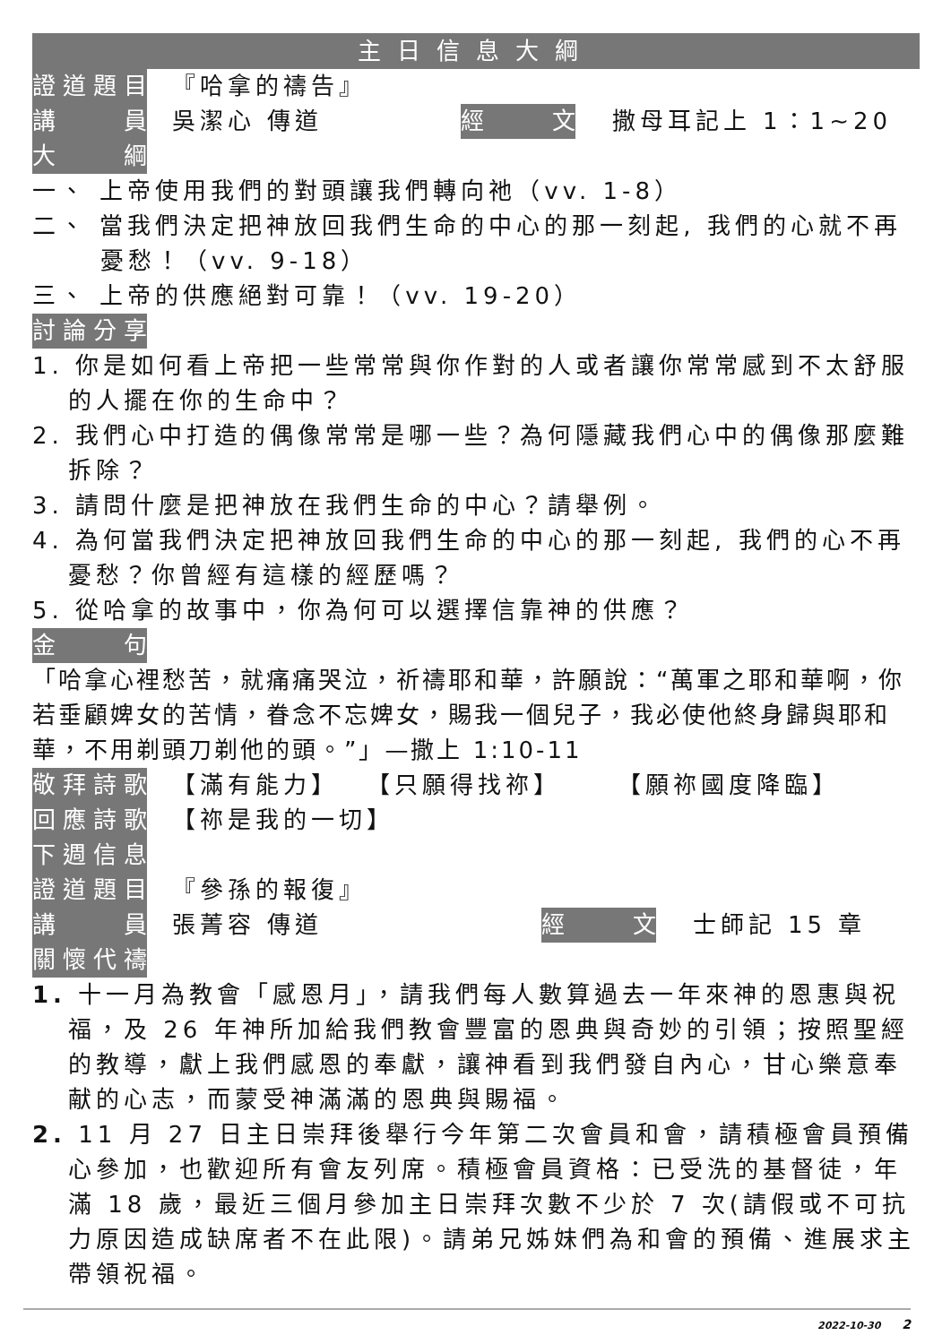主日信息大綱
證道題目 『哈拿的禱告』
講　員 吳潔心 傳道 經　文 撒母耳記上 1：1~20
大　綱
一、 上帝使用我們的對頭讓我們轉向祂（vv. 1-8）
二、 當我們決定把神放回我們生命的中心的那一刻起, 我們的心就不再憂愁！（vv. 9-18）
三、 上帝的供應絕對可靠！（vv. 19-20）
討論分享
1. 你是如何看上帝把一些常常與你作對的人或者讓你常常感到不太舒服的人擺在你的生命中？
2. 我們心中打造的偶像常常是哪一些？為何隱藏我們心中的偶像那麼難拆除？
3. 請問什麼是把神放在我們生命的中心？請舉例。
4. 為何當我們決定把神放回我們生命的中心的那一刻起, 我們的心不再憂愁？你曾經有這樣的經歷嗎？
5. 從哈拿的故事中，你為何可以選擇信靠神的供應？
金　句
「哈拿心裡愁苦，就痛痛哭泣，祈禱耶和華，許願說：“萬軍之耶和華啊，你若垂顧婢女的苦情，眷念不忘婢女，賜我一個兒子，我必使他終身歸與耶和華，不用剃頭刀剃他的頭。”」—撒上 1:10-11
敬拜詩歌 【滿有能力】 　【只願得找祢】 　　【願祢國度降臨】
回應詩歌 【祢是我的一切】
下週信息
證道題目 『參孫的報復』
講　員 張菁容 傳道 經　文 士師記 15 章
關懷代禱
1. 十一月為教會「感恩月」，請我們每人數算過去一年來神的恩惠與祝福，及 26 年神所加給我們教會豐富的恩典與奇妙的引領；按照聖經的教導，獻上我們感恩的奉獻，讓神看到我們發自內心，甘心樂意奉献的心志，而蒙受神滿滿的恩典與賜福。
2. 11 月 27 日主日崇拜後舉行今年第二次會員和會，請積極會員預備心參加，也歡迎所有會友列席。積極會員資格：已受洗的基督徒，年滿 18 歲，最近三個月參加主日崇拜次數不少於 7 次(請假或不可抗力原因造成缺席者不在此限)。請弟兄姊妹們為和會的預備、進展求主帶領祝福。
2022-10-30 2